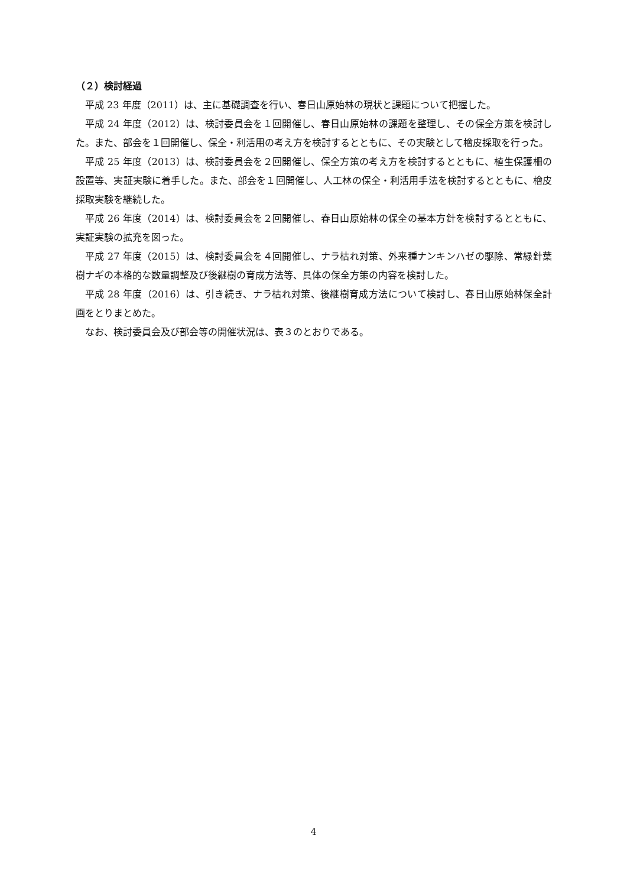（２）検討経過
平成 23 年度（2011）は、主に基礎調査を行い、春日山原始林の現状と課題について把握した。
平成 24 年度（2012）は、検討委員会を１回開催し、春日山原始林の課題を整理し、その保全方策を検討した。また、部会を１回開催し、保全・利活用の考え方を検討するとともに、その実験として檜皮採取を行った。
平成 25 年度（2013）は、検討委員会を２回開催し、保全方策の考え方を検討するとともに、植生保護柵の設置等、実証実験に着手した。また、部会を１回開催し、人工林の保全・利活用手法を検討するとともに、檜皮採取実験を継続した。
平成 26 年度（2014）は、検討委員会を２回開催し、春日山原始林の保全の基本方針を検討するとともに、実証実験の拡充を図った。
平成 27 年度（2015）は、検討委員会を４回開催し、ナラ枯れ対策、外来種ナンキンハゼの駆除、常緑針葉樹ナギの本格的な数量調整及び後継樹の育成方法等、具体の保全方策の内容を検討した。
平成 28 年度（2016）は、引き続き、ナラ枯れ対策、後継樹育成方法について検討し、春日山原始林保全計画をとりまとめた。
なお、検討委員会及び部会等の開催状況は、表３のとおりである。
4